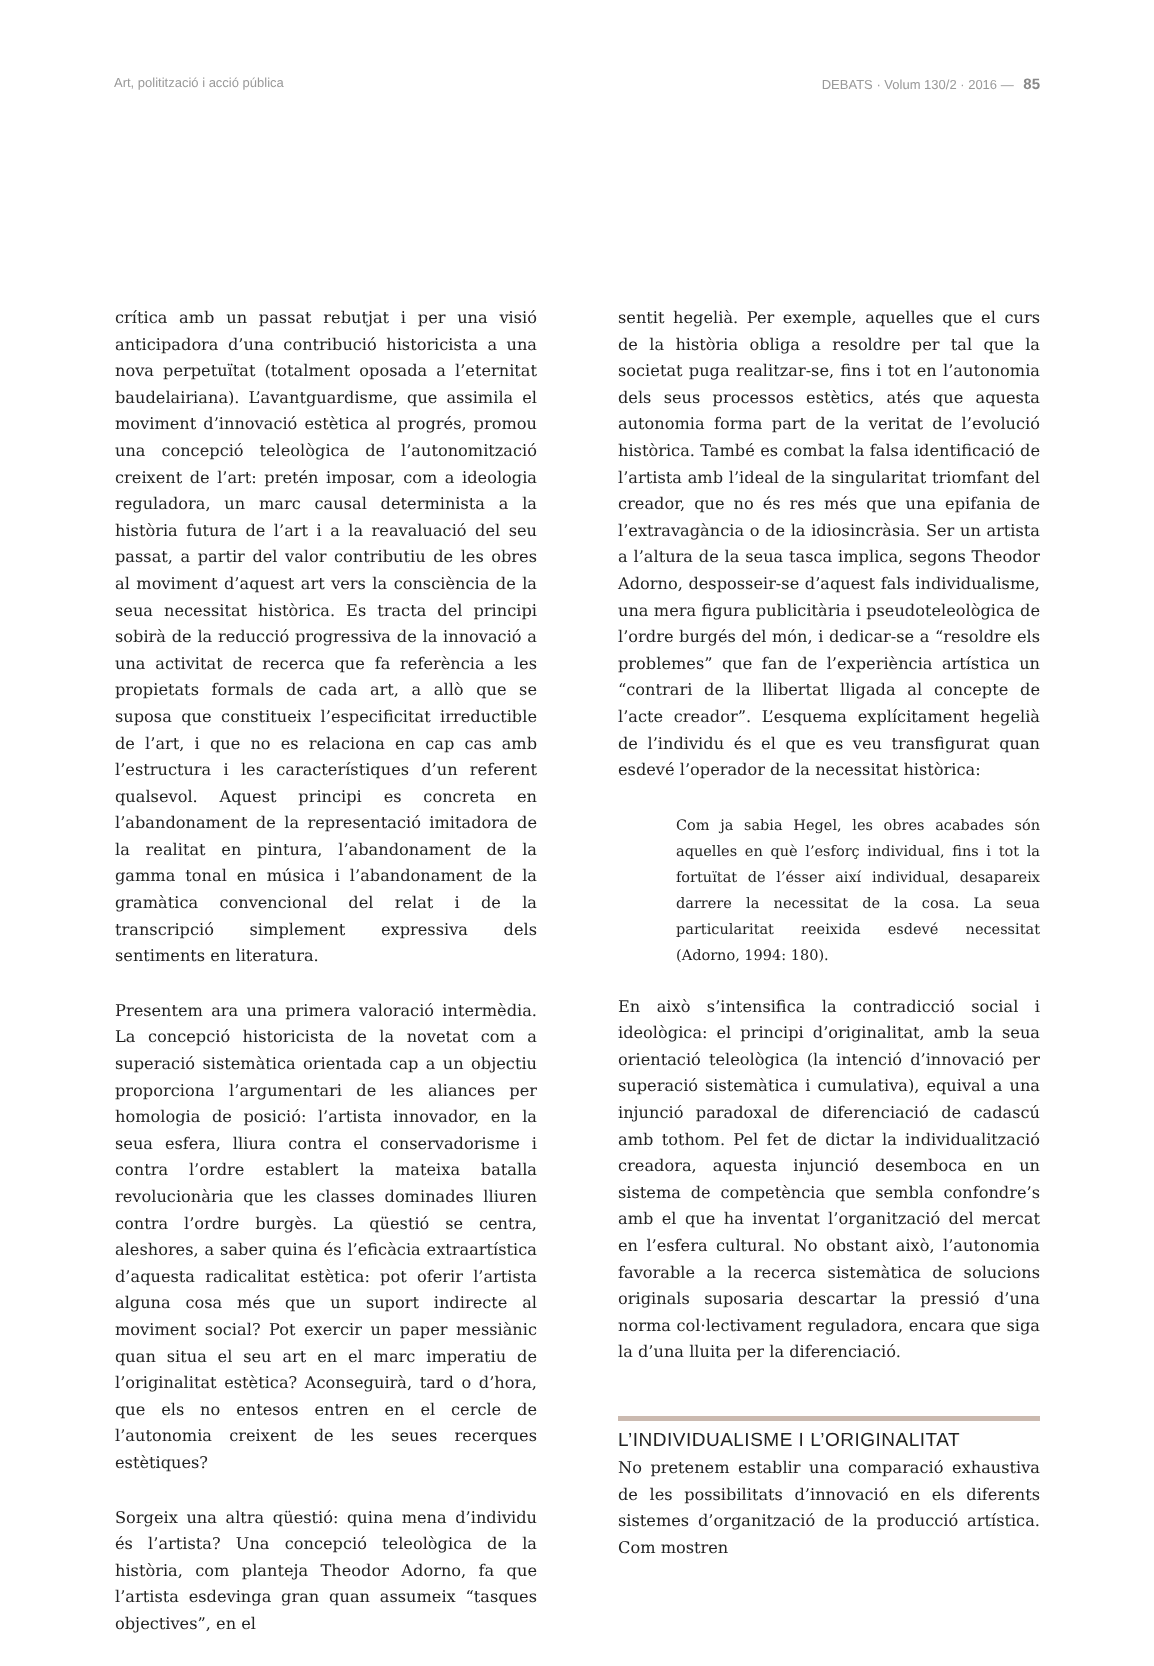Art, politització i acció pública DEBATS · Volum 130/2 · 2016 — 85
crítica amb un passat rebutjat i per una visió anticipadora d’una contribució historicista a una nova perpetuïtat (totalment oposada a l’eternitat baudelairiana). L’avantguardisme, que assimila el moviment d’innovació estètica al progrés, promou una concepció teleològica de l’autonomització creixent de l’art: pretén imposar, com a ideologia reguladora, un marc causal determinista a la història futura de l’art i a la reavaluació del seu passat, a partir del valor contributiu de les obres al moviment d’aquest art vers la consciència de la seua necessitat històrica. Es tracta del principi sobirà de la reducció progressiva de la innovació a una activitat de recerca que fa referència a les propietats formals de cada art, a allò que se suposa que constitueix l’especificitat irreductible de l’art, i que no es relaciona en cap cas amb l’estructura i les característiques d’un referent qualsevol. Aquest principi es concreta en l’abandonament de la representació imitadora de la realitat en pintura, l’abandonament de la gamma tonal en música i l’abandonament de la gramàtica convencional del relat i de la transcripció simplement expressiva dels sentiments en literatura.
Presentem ara una primera valoració intermèdia. La concepció historicista de la novetat com a superació sistemàtica orientada cap a un objectiu proporciona l’argumentari de les aliances per homologia de posició: l’artista innovador, en la seua esfera, lliura contra el conservadorisme i contra l’ordre establert la mateixa batalla revolucionària que les classes dominades lliuren contra l’ordre burgès. La qüestió se centra, aleshores, a saber quina és l’eficàcia extraartística d’aquesta radicalitat estètica: pot oferir l’artista alguna cosa més que un suport indirecte al moviment social? Pot exercir un paper messiànic quan situa el seu art en el marc imperatiu de l’originalitat estètica? Aconseguirà, tard o d’hora, que els no entesos entren en el cercle de l’autonomia creixent de les seues recerques estètiques?
Sorgeix una altra qüestió: quina mena d’individu és l’artista? Una concepció teleològica de la història, com planteja Theodor Adorno, fa que l’artista esdevinga gran quan assumeix “tasques objectives”, en el
sentit hegelià. Per exemple, aquelles que el curs de la història obliga a resoldre per tal que la societat puga realitzar-se, fins i tot en l’autonomia dels seus processos estètics, atés que aquesta autonomia forma part de la veritat de l’evolució històrica. També es combat la falsa identificació de l’artista amb l’ideal de la singularitat triomfant del creador, que no és res més que una epifania de l’extravagància o de la idiosincràsia. Ser un artista a l’altura de la seua tasca implica, segons Theodor Adorno, desposseir-se d’aquest fals individualisme, una mera figura publicitària i pseudoteleològica de l’ordre burgés del món, i dedicar-se a “resoldre els problemes” que fan de l’experiència artística un “contrari de la llibertat lligada al concepte de l’acte creador”. L’esquema explícitament hegelià de l’individu és el que es veu transfigurat quan esdevé l’operador de la necessitat històrica:
Com ja sabia Hegel, les obres acabades són aquelles en què l’esforç individual, fins i tot la fortuïtat de l’ésser així individual, desapareix darrere la necessitat de la cosa. La seua particularitat reeixida esdevé necessitat (Adorno, 1994: 180).
En això s’intensifica la contradicció social i ideològica: el principi d’originalitat, amb la seua orientació teleològica (la intenció d’innovació per superació sistemàtica i cumulativa), equival a una injunció paradoxal de diferenciació de cadascú amb tothom. Pel fet de dictar la individualització creadora, aquesta injunció desemboca en un sistema de competència que sembla confondre’s amb el que ha inventat l’organització del mercat en l’esfera cultural. No obstant això, l’autonomia favorable a la recerca sistemàtica de solucions originals suposaria descartar la pressió d’una norma col·lectivament reguladora, encara que siga la d’una lluita per la diferenciació.
L’INDIVIDUALISME I L’ORIGINALITAT
No pretenem establir una comparació exhaustiva de les possibilitats d’innovació en els diferents sistemes d’organització de la producció artística. Com mostren